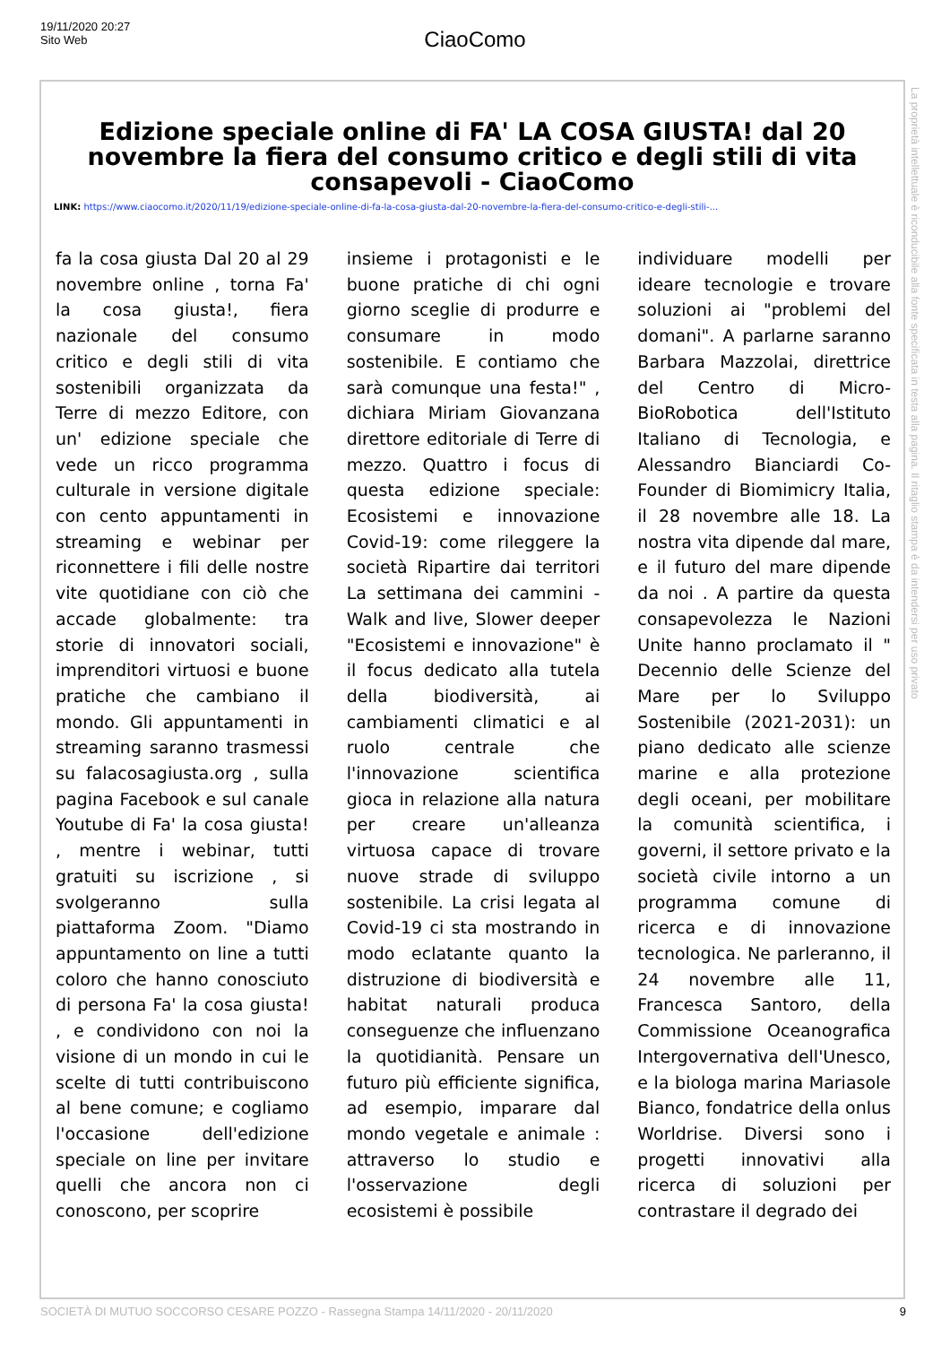19/11/2020 20:27
Sito Web
CiaoComo
Edizione speciale online di FA' LA COSA GIUSTA! dal 20 novembre la fiera del consumo critico e degli stili di vita consapevoli - CiaoComo
LINK: https://www.ciaocomo.it/2020/11/19/edizione-speciale-online-di-fa-la-cosa-giusta-dal-20-novembre-la-fiera-del-consumo-critico-e-degli-stili-...
fa la cosa giusta Dal 20 al 29 novembre online , torna Fa' la cosa giusta!, fiera nazionale del consumo critico e degli stili di vita sostenibili organizzata da Terre di mezzo Editore, con un' edizione speciale che vede un ricco programma culturale in versione digitale con cento appuntamenti in streaming e webinar per riconnettere i fili delle nostre vite quotidiane con ciò che accade globalmente: tra storie di innovatori sociali, imprenditori virtuosi e buone pratiche che cambiano il mondo. Gli appuntamenti in streaming saranno trasmessi su falacosagiusta.org , sulla pagina Facebook e sul canale Youtube di Fa' la cosa giusta! , mentre i webinar, tutti gratuiti su iscrizione , si svolgeranno sulla piattaforma Zoom. "Diamo appuntamento on line a tutti coloro che hanno conosciuto di persona Fa' la cosa giusta! , e condividono con noi la visione di un mondo in cui le scelte di tutti contribuiscono al bene comune; e cogliamo l'occasione dell'edizione speciale on line per invitare quelli che ancora non ci conoscono, per scoprire
insieme i protagonisti e le buone pratiche di chi ogni giorno sceglie di produrre e consumare in modo sostenibile. E contiamo che sarà comunque una festa!" , dichiara Miriam Giovanzana direttore editoriale di Terre di mezzo. Quattro i focus di questa edizione speciale: Ecosistemi e innovazione Covid-19: come rileggere la società Ripartire dai territori La settimana dei cammini - Walk and live, Slower deeper "Ecosistemi e innovazione" è il focus dedicato alla tutela della biodiversità, ai cambiamenti climatici e al ruolo centrale che l'innovazione scientifica gioca in relazione alla natura per creare un'alleanza virtuosa capace di trovare nuove strade di sviluppo sostenibile. La crisi legata al Covid-19 ci sta mostrando in modo eclatante quanto la distruzione di biodiversità e habitat naturali produca conseguenze che influenzano la quotidianità. Pensare un futuro più efficiente significa, ad esempio, imparare dal mondo vegetale e animale : attraverso lo studio e l'osservazione degli ecosistemi è possibile
individuare modelli per ideare tecnologie e trovare soluzioni ai "problemi del domani". A parlarne saranno Barbara Mazzolai, direttrice del Centro di Micro-BioRobotica dell'Istituto Italiano di Tecnologia, e Alessandro Bianciardi Co-Founder di Biomimicry Italia, il 28 novembre alle 18. La nostra vita dipende dal mare, e il futuro del mare dipende da noi . A partire da questa consapevolezza le Nazioni Unite hanno proclamato il " Decennio delle Scienze del Mare per lo Sviluppo Sostenibile (2021-2031): un piano dedicato alle scienze marine e alla protezione degli oceani, per mobilitare la comunità scientifica, i governi, il settore privato e la società civile intorno a un programma comune di ricerca e di innovazione tecnologica. Ne parleranno, il 24 novembre alle 11, Francesca Santoro, della Commissione Oceanografica Intergovernativa dell'Unesco, e la biologa marina Mariasole Bianco, fondatrice della onlus Worldrise. Diversi sono i progetti innovativi alla ricerca di soluzioni per contrastare il degrado dei
La proprietà intellettuale è riconducibile alla fonte specificata in testa alla pagina. Il ritaglio stampa è da intendersi per uso privato
SOCIETÀ DI MUTUO SOCCORSO CESARE POZZO - Rassegna Stampa 14/11/2020 - 20/11/2020 9